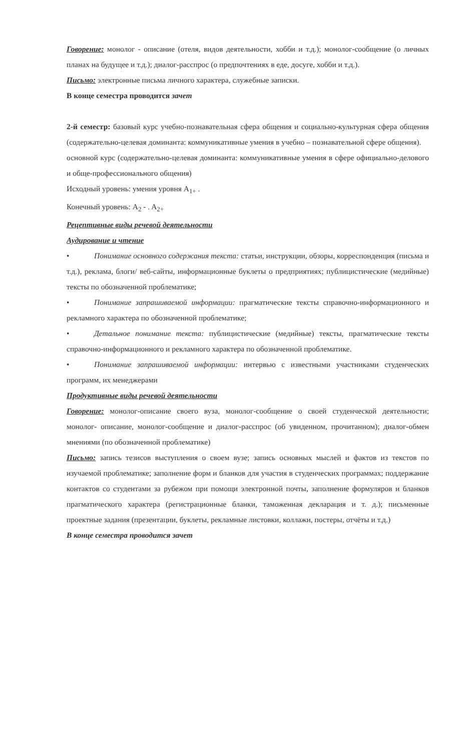Говорение: монолог - описание (отеля, видов деятельности, хобби и т.д.); монолог-сообщение (о личных планах на будущее и т.д.); диалог-расспрос (о предпочтениях в еде, досуге, хобби и т.д.).
Письмо: электронные письма личного характера, служебные записки.
В конце семестра проводится зачет
2-й семестр: базовый курс учебно-познавательная сфера общения и социально-культурная сфера общения (содержательно-целевая доминанта: коммуникативные умения в учебно – познавательной сфере общения).
основной курс (содержательно-целевая доминанта: коммуникативные умения в сфере официально-делового и обще-профессионального общения)
Исходный уровень: умения уровня A<sub>1+</sub> .
Конечный уровень: A<sub>2</sub> - . A<sub>2+</sub>
Рецептивные виды речевой деятельности
Аудирование и чтение
• Понимание основного содержания текста: статьи, инструкции, обзоры, корреспонденция (письма и т.д.), реклама, блоги/ веб-сайты, информационные буклеты о предприятиях; публицистические (медийные) тексты по обозначенной проблематике;
• Понимание запрашиваемой информации: прагматические тексты справочно-информационного и рекламного характера по обозначенной проблематике;
• Детальное понимание текста: публицистические (медийные) тексты, прагматические тексты справочно-информационного и рекламного характера по обозначенной проблематике.
• Понимание запрашиваемой информации: интервью с известными участниками студенческих программ, их менеджерами
Продуктивные виды речевой деятельности
Говорение: монолог-описание своего вуза, монолог-сообщение о своей студенческой деятельности; монолог- описание, монолог-сообщение и диалог-расспрос (об увиденном, прочитанном); диалог-обмен мнениями (по обозначенной проблематике)
Письмо: запись тезисов выступления о своем вузе; запись основных мыслей и фактов из текстов по изучаемой проблематике; заполнение форм и бланков для участия в студенческих программах; поддержание контактов со студентами за рубежом при помощи электронной почты, заполнение формуляров и бланков прагматического характера (регистрационные бланки, таможенная декларация и т. д.); письменные проектные задания (презентации, буклеты, рекламные листовки, коллажи, постеры, отчёты и т.д.)
В конце семестра проводится зачет